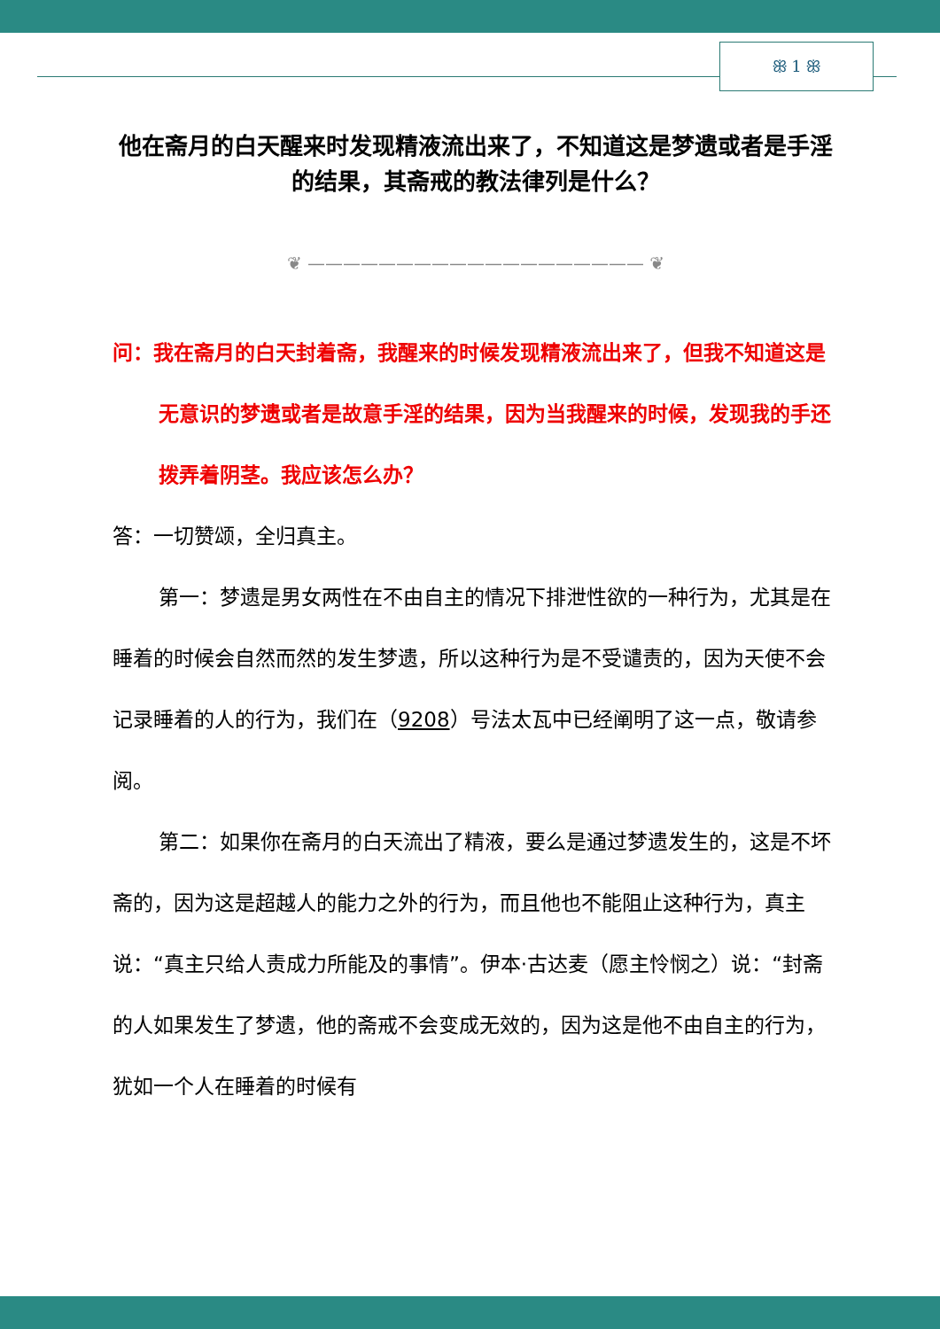ꕥ 1 ꕥ
他在斋月的白天醒来时发现精液流出来了，不知道这是梦遗或者是手淫的结果，其斋戒的教法律列是什么？
❦ ——————————————————— ❦
问：我在斋月的白天封着斋，我醒来的时候发现精液流出来了，但我不知道这是无意识的梦遗或者是故意手淫的结果，因为当我醒来的时候，发现我的手还拨弄着阴茎。我应该怎么办？
答：一切赞颂，全归真主。
第一：梦遗是男女两性在不由自主的情况下排泄性欲的一种行为，尤其是在睡着的时候会自然而然的发生梦遗，所以这种行为是不受谴责的，因为天使不会记录睡着的人的行为，我们在（9208）号法太瓦中已经阐明了这一点，敬请参阅。
第二：如果你在斋月的白天流出了精液，要么是通过梦遗发生的，这是不坏斋的，因为这是超越人的能力之外的行为，而且他也不能阻止这种行为，真主说：“真主只给人责成力所能及的事情”。伊本·古达麦（愿主怜悯之）说：“封斋的人如果发生了梦遗，他的斋戒不会变成无效的，因为这是他不由自主的行为，犹如一个人在睡着的时候有